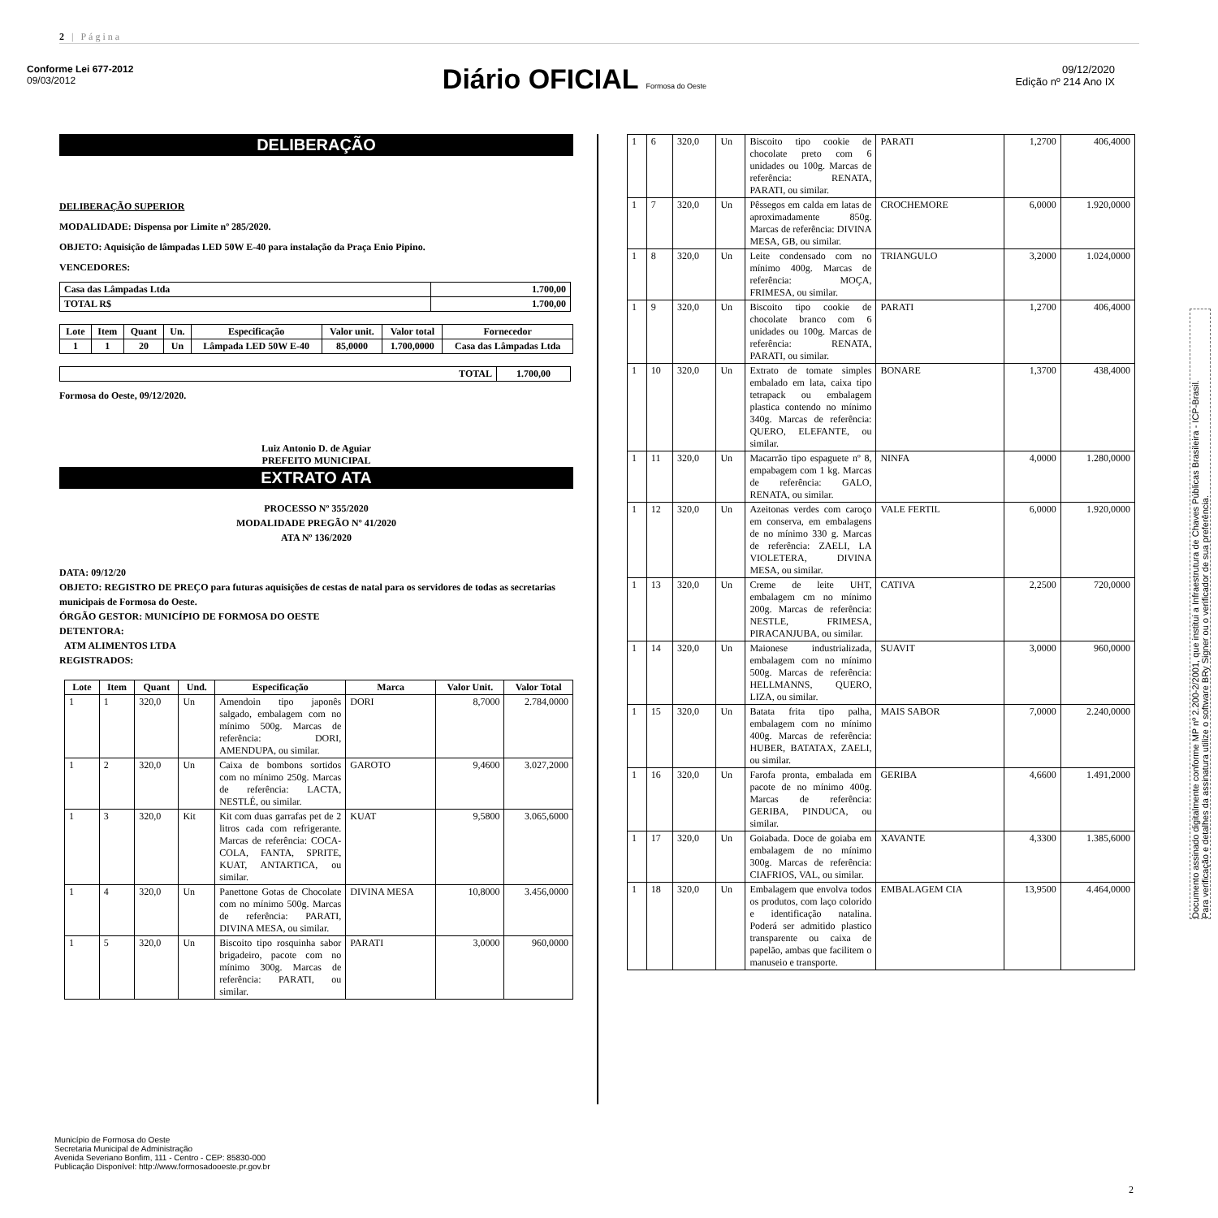2 | Página
Conforme Lei 677-2012
09/03/2012
Diário OFICIAL Formosa do Oeste
09/12/2020
Edição nº 214 Ano IX
DELIBERAÇÃO
DELIBERAÇÃO SUPERIOR
MODALIDADE: Dispensa por Limite nº 285/2020.
OBJETO: Aquisição de lâmpadas LED 50W E-40 para instalação da Praça Enio Pipino.
VENCEDORES:
| Casa das Lâmpadas Ltda | 1.700,00 |
| TOTAL R$ | 1.700,00 |
| Lote | Item | Quant | Un. | Especificação | Valor unit. | Valor total | Fornecedor |
| --- | --- | --- | --- | --- | --- | --- | --- |
| 1 | 1 | 20 | Un | Lâmpada LED 50W E-40 | 85,0000 | 1.700,0000 | Casa das Lâmpadas Ltda |
| TOTAL | 1.700,00 |
| --- | --- |
Formosa do Oeste, 09/12/2020.
Luiz Antonio D. de Aguiar
PREFEITO MUNICIPAL
EXTRATO ATA
PROCESSO Nº 355/2020
MODALIDADE PREGÃO Nº 41/2020
ATA Nº 136/2020
DATA: 09/12/20
OBJETO: REGISTRO DE PREÇO para futuras aquisições de cestas de natal para os servidores de todas as secretarias municipais de Formosa do Oeste.
ÓRGÃO GESTOR: MUNICÍPIO DE FORMOSA DO OESTE
DETENTORA:
ATM ALIMENTOS LTDA
REGISTRADOS:
| Lote | Item | Quant | Und. | Especificação | Marca | Valor Unit. | Valor Total |
| --- | --- | --- | --- | --- | --- | --- | --- |
| 1 | 1 | 320,0 | Un | Amendoin tipo japonês salgado, embalagem com no mínimo 500g. Marcas de referência: DORI, AMENDUPA, ou similar. | DORI | 8,7000 | 2.784,0000 |
| 1 | 2 | 320,0 | Un | Caixa de bombons sortidos com no mínimo 250g. Marcas de referência: LACTA, NESTLÉ, ou similar. | GAROTO | 9,4600 | 3.027,2000 |
| 1 | 3 | 320,0 | Kit | Kit com duas garrafas pet de 2 litros cada com refrigerante. Marcas de referência: COCA-COLA, FANTA, SPRITE, KUAT, ANTARTICA, ou similar. | KUAT | 9,5800 | 3.065,6000 |
| 1 | 4 | 320,0 | Un | Panettone Gotas de Chocolate com no mínimo 500g. Marcas de referência: PARATI, DIVINA MESA, ou similar. | DIVINA MESA | 10,8000 | 3.456,0000 |
| 1 | 5 | 320,0 | Un | Biscoito tipo rosquinha sabor brigadeiro, pacote com no mínimo 300g. Marcas de referência: PARATI, ou similar. | PARATI | 3,0000 | 960,0000 |
| 1 | 6 | 320,0 | Un | Biscoito tipo cookie de chocolate preto com 6 unidades ou 100g. Marcas de referência: RENATA, PARATI, ou similar. | PARATI | 1,2700 | 406,4000 |
| 1 | 7 | 320,0 | Un | Pêssegos em calda em latas de aproximadamente 850g. Marcas de referência: DIVINA MESA, GB, ou similar. | CROCHEMORE | 6,0000 | 1.920,0000 |
| 1 | 8 | 320,0 | Un | Leite condensado com no mínimo 400g. Marcas de referência: MOÇA, FRIMESA, ou similar. | TRIANGULO | 3,2000 | 1.024,0000 |
| 1 | 9 | 320,0 | Un | Biscoito tipo cookie de chocolate branco com 6 unidades ou 100g. Marcas de referência: RENATA, PARATI, ou similar. | PARATI | 1,2700 | 406,4000 |
| 1 | 10 | 320,0 | Un | Extrato de tomate simples embalado em lata, caixa tipo tetrapack ou embalagem plastica contendo no mínimo 340g. Marcas de referência: QUERO, ELEFANTE, ou similar. | BONARE | 1,3700 | 438,4000 |
| 1 | 11 | 320,0 | Un | Macarrão tipo espaguete nº 8, empabagem com 1 kg. Marcas de referência: GALO, RENATA, ou similar. | NINFA | 4,0000 | 1.280,0000 |
| 1 | 12 | 320,0 | Un | Azeitonas verdes com caroço em conserva, em embalagens de no mínimo 330 g. Marcas de referência: ZAELI, LA VIOLETERA, DIVINA MESA, ou similar. | VALE FERTIL | 6,0000 | 1.920,0000 |
| 1 | 13 | 320,0 | Un | Creme de leite UHT, embalagem cm no mínimo 200g. Marcas de referência: NESTLE, FRIMESA, PIRACANJUBA, ou similar. | CATIVA | 2,2500 | 720,0000 |
| 1 | 14 | 320,0 | Un | Maionese industrializada, embalagem com no mínimo 500g. Marcas de referência: HELLMANNS, QUERO, LIZA, ou similar. | SUAVIT | 3,0000 | 960,0000 |
| 1 | 15 | 320,0 | Un | Batata frita tipo palha, embalagem com no mínimo 400g. Marcas de referência: HUBER, BATATAX, ZAELI, ou similar. | MAIS SABOR | 7,0000 | 2.240,0000 |
| 1 | 16 | 320,0 | Un | Farofa pronta, embalada em pacote de no mínimo 400g. Marcas de referência: GERIBA, PINDUCA, ou similar. | GERIBA | 4,6600 | 1.491,2000 |
| 1 | 17 | 320,0 | Un | Goiabada. Doce de goiaba em embalagem de no mínimo 300g. Marcas de referência: CIAFRIOS, VAL, ou similar. | XAVANTE | 4,3300 | 1.385,6000 |
| 1 | 18 | 320,0 | Un | Embalagem que envolva todos os produtos, com laço colorido e identificação natalina. Poderá ser admitido plastico transparente ou caixa de papelão, ambas que facilitem o manuseio e transporte. | EMBALAGEM CIA | 13,9500 | 4.464,0000 |
Documento assinado digitalmente conforme MP nº 2.200-2/2001, que institui a Infraestrutura de Chaves Públicas Brasileira - ICP-Brasil.
Para verificação e detalhes da assinatura utilize o software BRy Signer ou o verificador de sua preferência.
Município de Formosa do Oeste
Secretaria Municipal de Administração
Avenida Severiano Bonfim, 111 - Centro - CEP: 85830-000
Publicação Disponível: http://www.formosadooeste.pr.gov.br
2